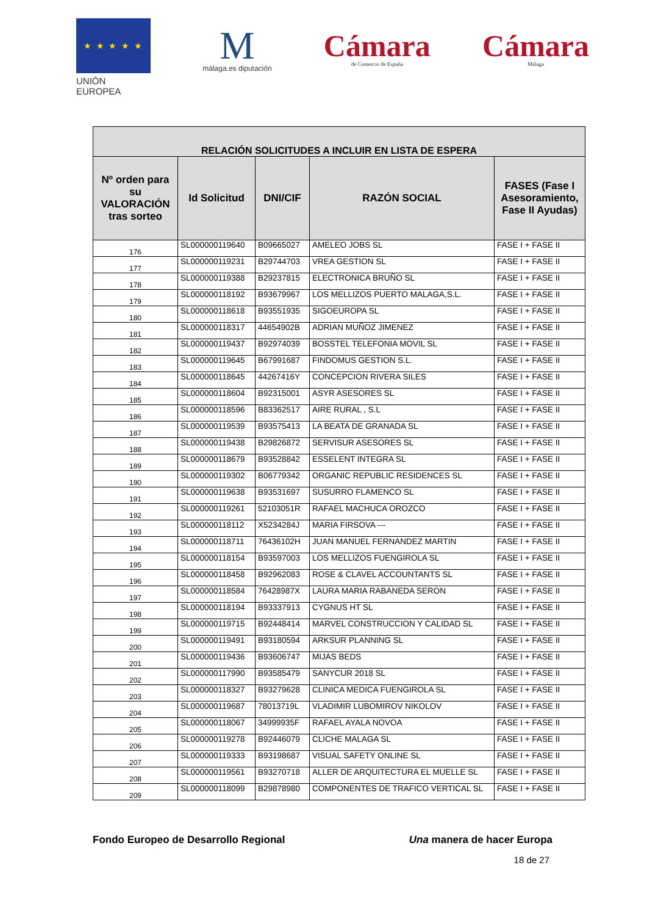★ ★ ★ ★ ★
UNIÓN EUROPEA
M
málaga.es diputación
Cámara
de Comercio de España
Cámara
Málaga
| RELACIÓN SOLICITUDES A INCLUIR EN LISTA DE ESPERA | | | | |
| --- | --- | --- | --- | --- |
| Nº orden para su VALORACIÓN tras sorteo | Id Solicitud | DNI/CIF | RAZÓN SOCIAL | FASES (Fase I Asesoramiento, Fase II Ayudas) |
| 176 | SL000000119640 | B09665027 | AMELEO JOBS SL | FASE I + FASE II |
| 177 | SL000000119231 | B29744703 | VREA GESTION SL | FASE I + FASE II |
| 178 | SL000000119388 | B29237815 | ELECTRONICA BRUÑO SL | FASE I + FASE II |
| 179 | SL000000118192 | B93679967 | LOS MELLIZOS PUERTO MALAGA,S.L. | FASE I + FASE II |
| 180 | SL000000118618 | B93551935 | SIGOEUROPA SL | FASE I + FASE II |
| 181 | SL000000118317 | 44654902B | ADRIAN MUÑOZ JIMENEZ | FASE I + FASE II |
| 182 | SL000000119437 | B92974039 | BOSSTEL TELEFONIA MOVIL SL | FASE I + FASE II |
| 183 | SL000000119645 | B67991687 | FINDOMUS GESTION S.L. | FASE I + FASE II |
| 184 | SL000000118645 | 44267416Y | CONCEPCION RIVERA SILES | FASE I + FASE II |
| 185 | SL000000118604 | B92315001 | ASYR ASESORES SL | FASE I + FASE II |
| 186 | SL000000118596 | B83362517 | AIRE RURAL , S.L | FASE I + FASE II |
| 187 | SL000000119539 | B93575413 | LA BEATA DE GRANADA SL | FASE I + FASE II |
| 188 | SL000000119438 | B29826872 | SERVISUR ASESORES SL | FASE I + FASE II |
| 189 | SL000000118679 | B93528842 | ESSELENT INTEGRA SL | FASE I + FASE II |
| 190 | SL000000119302 | B06779342 | ORGANIC REPUBLIC RESIDENCES SL | FASE I + FASE II |
| 191 | SL000000119638 | B93531697 | SUSURRO FLAMENCO SL | FASE I + FASE II |
| 192 | SL000000119261 | 52103051R | RAFAEL MACHUCA OROZCO | FASE I + FASE II |
| 193 | SL000000118112 | X5234284J | MARIA FIRSOVA --- | FASE I + FASE II |
| 194 | SL000000118711 | 76436102H | JUAN MANUEL FERNANDEZ MARTIN | FASE I + FASE II |
| 195 | SL000000118154 | B93597003 | LOS MELLIZOS FUENGIROLA SL | FASE I + FASE II |
| 196 | SL000000118458 | B92962083 | ROSE & CLAVEL ACCOUNTANTS SL | FASE I + FASE II |
| 197 | SL000000118584 | 76428987X | LAURA MARIA RABANEDA SERON | FASE I + FASE II |
| 198 | SL000000118194 | B93337913 | CYGNUS HT SL | FASE I + FASE II |
| 199 | SL000000119715 | B92448414 | MARVEL CONSTRUCCION Y CALIDAD SL | FASE I + FASE II |
| 200 | SL000000119491 | B93180594 | ARKSUR PLANNING SL | FASE I + FASE II |
| 201 | SL000000119436 | B93606747 | MIJAS BEDS | FASE I + FASE II |
| 202 | SL000000117990 | B93585479 | SANYCUR 2018 SL | FASE I + FASE II |
| 203 | SL000000118327 | B93279628 | CLINICA MEDICA FUENGIROLA SL | FASE I + FASE II |
| 204 | SL000000119687 | 78013719L | VLADIMIR LUBOMIROV NIKOLOV | FASE I + FASE II |
| 205 | SL000000118067 | 34999935F | RAFAEL AYALA NOVOA | FASE I + FASE II |
| 206 | SL000000119278 | B92446079 | CLICHE MALAGA SL | FASE I + FASE II |
| 207 | SL000000119333 | B93198687 | VISUAL SAFETY ONLINE SL | FASE I + FASE II |
| 208 | SL000000119561 | B93270718 | ALLER DE ARQUITECTURA EL MUELLE SL | FASE I + FASE II |
| 209 | SL000000118099 | B29878980 | COMPONENTES DE TRAFICO VERTICAL SL | FASE I + FASE II |
Fondo Europeo de Desarrollo Regional Una manera de hacer Europa
18 de 27